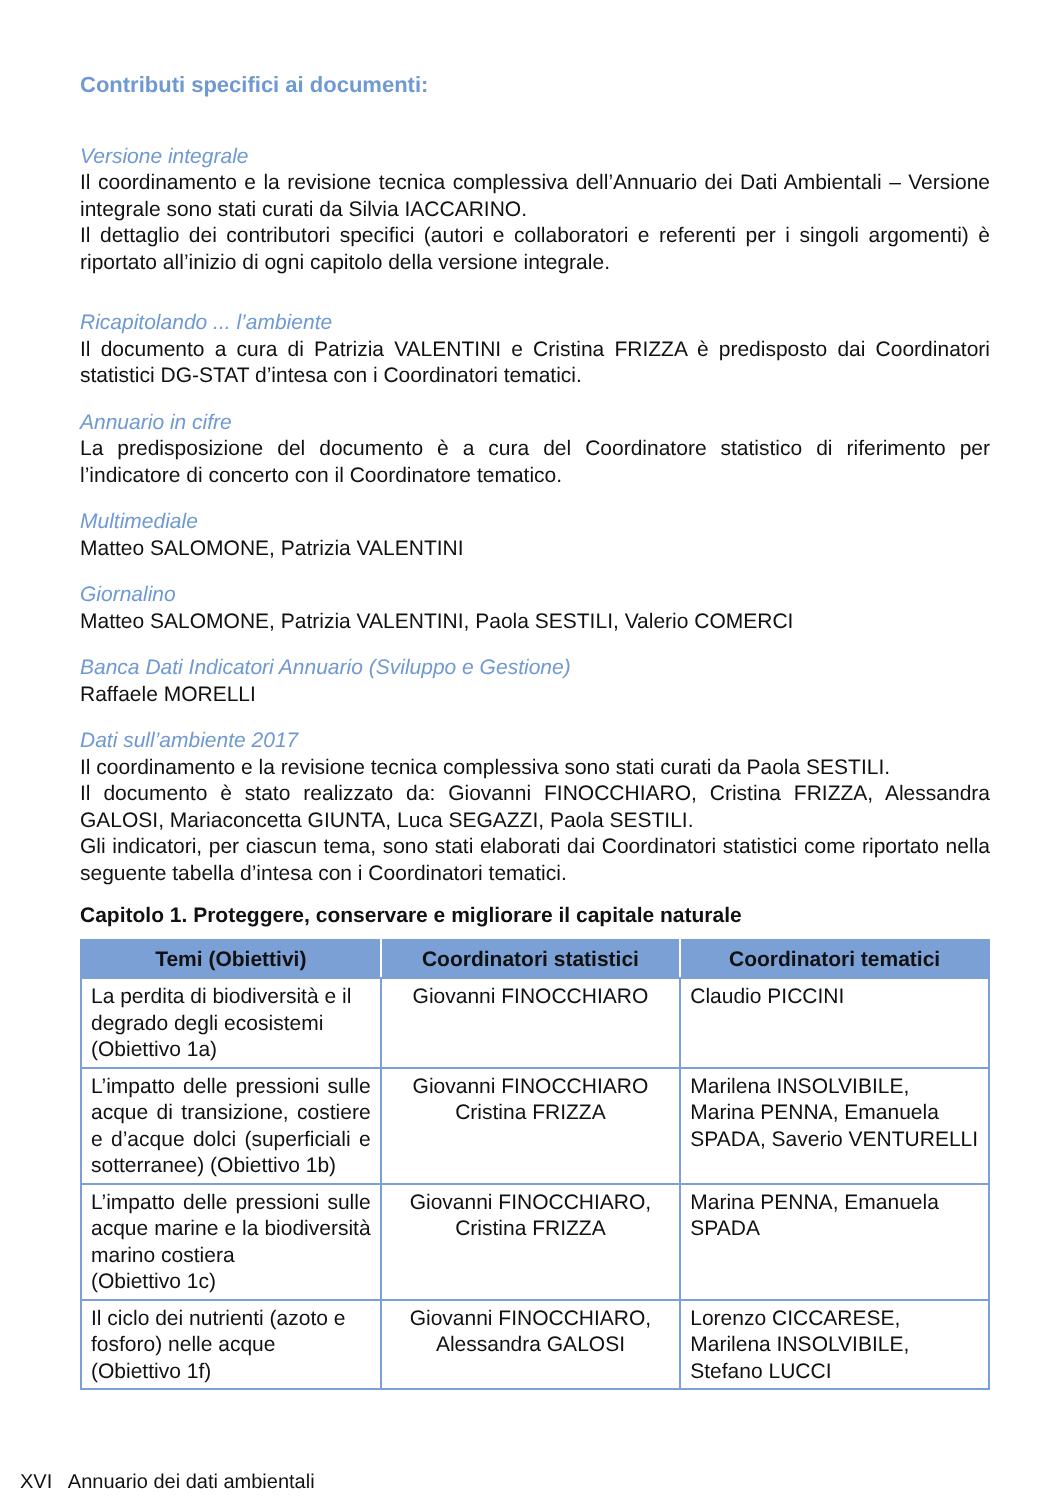Contributi specifici ai documenti:
Versione integrale
Il coordinamento e la revisione tecnica complessiva dell’Annuario dei Dati Ambientali – Versione integrale sono stati curati da Silvia IACCARINO.
Il dettaglio dei contributori specifici (autori e collaboratori e referenti per i singoli argomenti) è riportato all’inizio di ogni capitolo della versione integrale.
Ricapitolando ... l’ambiente
Il documento a cura di Patrizia VALENTINI e Cristina FRIZZA è predisposto dai Coordinatori statistici DG-STAT d’intesa con i Coordinatori tematici.
Annuario in cifre
La predisposizione del documento è a cura del Coordinatore statistico di riferimento per l’indicatore di concerto con il Coordinatore tematico.
Multimediale
Matteo SALOMONE, Patrizia VALENTINI
Giornalino
Matteo SALOMONE, Patrizia VALENTINI, Paola SESTILI, Valerio COMERCI
Banca Dati Indicatori Annuario (Sviluppo e Gestione)
Raffaele MORELLI
Dati sull’ambiente 2017
Il coordinamento e la revisione tecnica complessiva sono stati curati da Paola SESTILI.
Il documento è stato realizzato da: Giovanni FINOCCHIARO, Cristina FRIZZA, Alessandra GALOSI, Mariaconcetta GIUNTA, Luca SEGAZZI, Paola SESTILI.
Gli indicatori, per ciascun tema, sono stati elaborati dai Coordinatori statistici come riportato nella seguente tabella d’intesa con i Coordinatori tematici.
Capitolo 1. Proteggere, conservare e migliorare il capitale naturale
| Temi (Obiettivi) | Coordinatori statistici | Coordinatori tematici |
| --- | --- | --- |
| La perdita di biodiversità e il degrado degli ecosistemi (Obiettivo 1a) | Giovanni FINOCCHIARO | Claudio PICCINI |
| L’impatto delle pressioni sulle acque di transizione, costiere e d’acque dolci (superficiali e sotterranee) (Obiettivo 1b) | Giovanni FINOCCHIARO Cristina FRIZZA | Marilena INSOLVIBILE, Marina PENNA, Emanuela SPADA, Saverio VENTURELLI |
| L’impatto delle pressioni sulle acque marine e la biodiversità marino costiera (Obiettivo 1c) | Giovanni FINOCCHIARO, Cristina FRIZZA | Marina PENNA, Emanuela SPADA |
| Il ciclo dei nutrienti (azoto e fosforo) nelle acque (Obiettivo 1f) | Giovanni FINOCCHIARO, Alessandra GALOSI | Lorenzo CICCARESE, Marilena INSOLVIBILE, Stefano LUCCI |
XVI Annuario dei dati ambientali